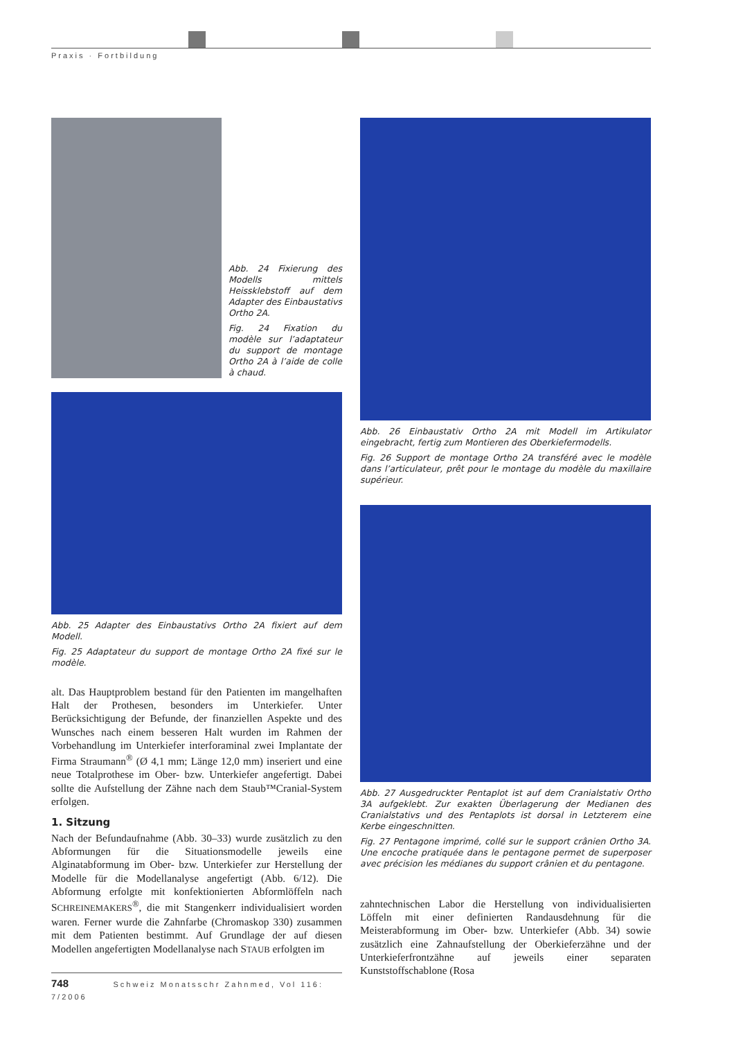Praxis · Fortbildung
Abb. 24 Fixierung des Modells mittels Heissklebstoff auf dem Adapter des Einbaustativs Ortho 2A.
Fig. 24 Fixation du modèle sur l’adaptateur du support de montage Ortho 2A à l’aide de colle à chaud.
Abb. 25 Adapter des Einbaustativs Ortho 2A fixiert auf dem Modell.
Fig. 25 Adaptateur du support de montage Ortho 2A fixé sur le modèle.
alt. Das Hauptproblem bestand für den Patienten im mangelhaften Halt der Prothesen, besonders im Unterkiefer. Unter Berücksichtigung der Befunde, der finanziellen Aspekte und des Wunsches nach einem besseren Halt wurden im Rahmen der Vorbehandlung im Unterkiefer interforaminal zwei Implantate der Firma Straumann<sup>®</sup> (Ø 4,1 mm; Länge 12,0 mm) inseriert und eine neue Totalprothese im Ober- bzw. Unterkiefer angefertigt. Dabei sollte die Aufstellung der Zähne nach dem Staub™Cranial-System erfolgen.
1. Sitzung
Nach der Befundaufnahme (Abb. 30–33) wurde zusätzlich zu den Abformungen für die Situationsmodelle jeweils eine Alginatabformung im Ober- bzw. Unterkiefer zur Herstellung der Modelle für die Modellanalyse angefertigt (Abb. 6/12). Die Abformung erfolgte mit konfektionierten Abformlöffeln nach SCHREINEMAKERS<sup>®</sup>, die mit Stangenkerr individualisiert worden waren. Ferner wurde die Zahnfarbe (Chromaskop 330) zusammen mit dem Patienten bestimmt. Auf Grundlage der auf diesen Modellen angefertigten Modellanalyse nach STAUB erfolgten im
Abb. 26 Einbaustativ Ortho 2A mit Modell im Artikulator eingebracht, fertig zum Montieren des Oberkiefermodells.
Fig. 26 Support de montage Ortho 2A transféré avec le modèle dans l’articulateur, prêt pour le montage du modèle du maxillaire supérieur.
Abb. 27 Ausgedruckter Pentaplot ist auf dem Cranialstativ Ortho 3A aufgeklebt. Zur exakten Überlagerung der Medianen des Cranialstativs und des Pentaplots ist dorsal in Letzterem eine Kerbe eingeschnitten.
Fig. 27 Pentagone imprimé, collé sur le support crânien Ortho 3A. Une encoche pratiquée dans le pentagone permet de superposer avec précision les médianes du support crânien et du pentagone.
zahntechnischen Labor die Herstellung von individualisierten Löffeln mit einer definierten Randausdehnung für die Meisterabformung im Ober- bzw. Unterkiefer (Abb. 34) sowie zusätzlich eine Zahnaufstellung der Oberkieferzähne und der Unterkieferfrontzähne auf jeweils einer separaten Kunststoffschablone (Rosa
748 Schweiz Monatsschr Zahnmed, Vol 116: 7/2006